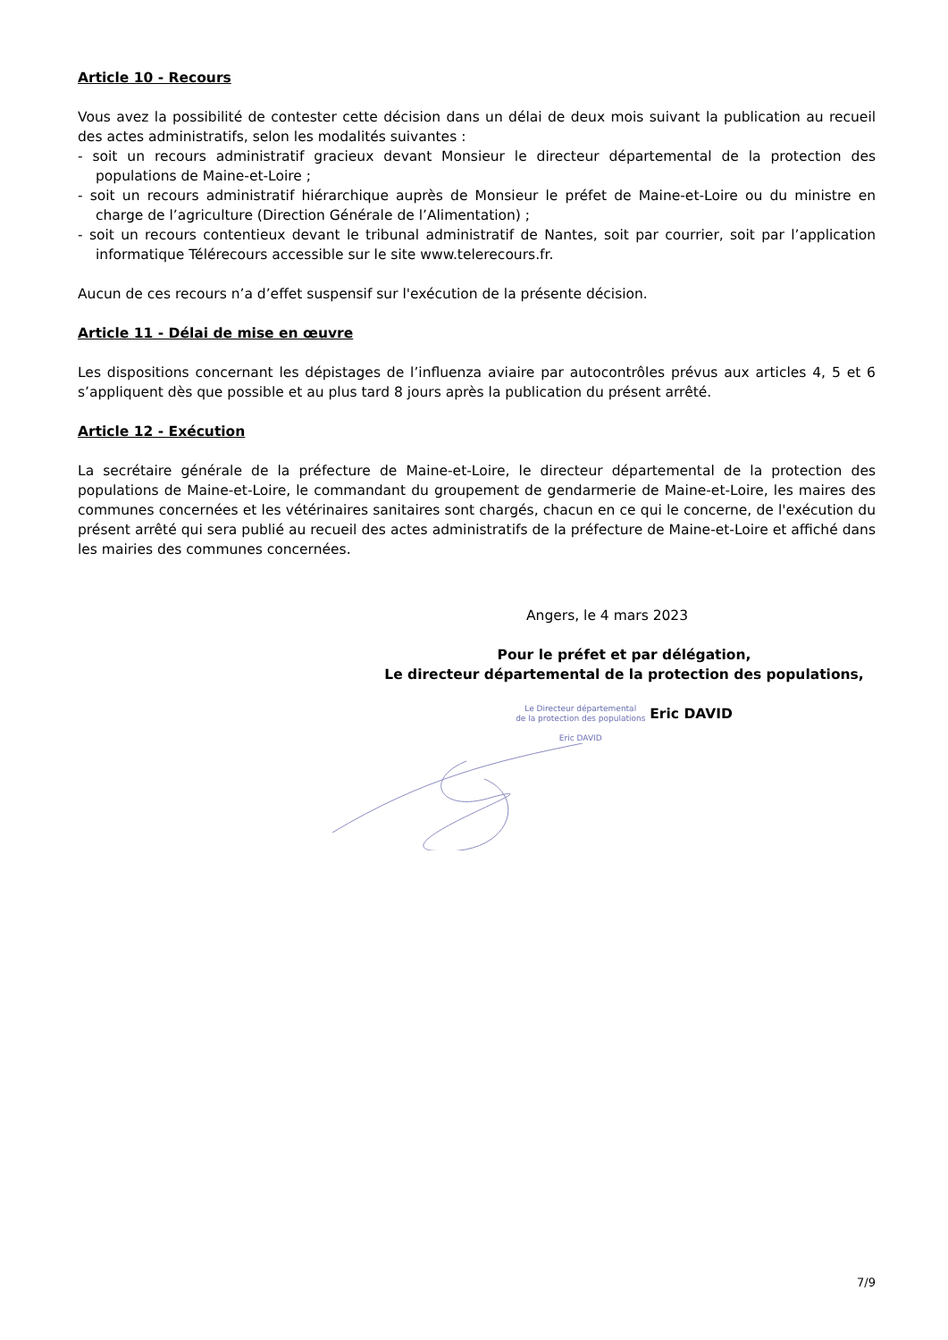Article 10 - Recours
Vous avez la possibilité de contester cette décision dans un délai de deux mois suivant la publication au recueil des actes administratifs, selon les modalités suivantes :
- soit un recours administratif gracieux devant Monsieur le directeur départemental de la protection des populations de Maine-et-Loire ;
- soit un recours administratif hiérarchique auprès de Monsieur le préfet de Maine-et-Loire ou du ministre en charge de l’agriculture (Direction Générale de l’Alimentation) ;
- soit un recours contentieux devant le tribunal administratif de Nantes, soit par courrier, soit par l’application informatique Télérecours accessible sur le site www.telerecours.fr.
Aucun de ces recours n’a d’effet suspensif sur l'exécution de la présente décision.
Article 11 - Délai de mise en œuvre
Les dispositions concernant les dépistages de l’influenza aviaire par autocontrôles prévus aux articles 4, 5 et 6 s’appliquent dès que possible et au plus tard 8 jours après la publication du présent arrêté.
Article 12 - Exécution
La secrétaire générale de la préfecture de Maine-et-Loire, le directeur départemental de la protection des populations de Maine-et-Loire, le commandant du groupement de gendarmerie de Maine-et-Loire, les maires des communes concernées et les vétérinaires sanitaires sont chargés, chacun en ce qui le concerne, de l'exécution du présent arrêté qui sera publié au recueil des actes administratifs de la préfecture de Maine-et-Loire et affiché dans les mairies des communes concernées.
Angers, le 4 mars 2023
Pour le préfet et par délégation,
Le directeur départemental de la protection des populations,
Le Directeur départemental
de la protection des populations
Eric DAVID Eric DAVID
7/9